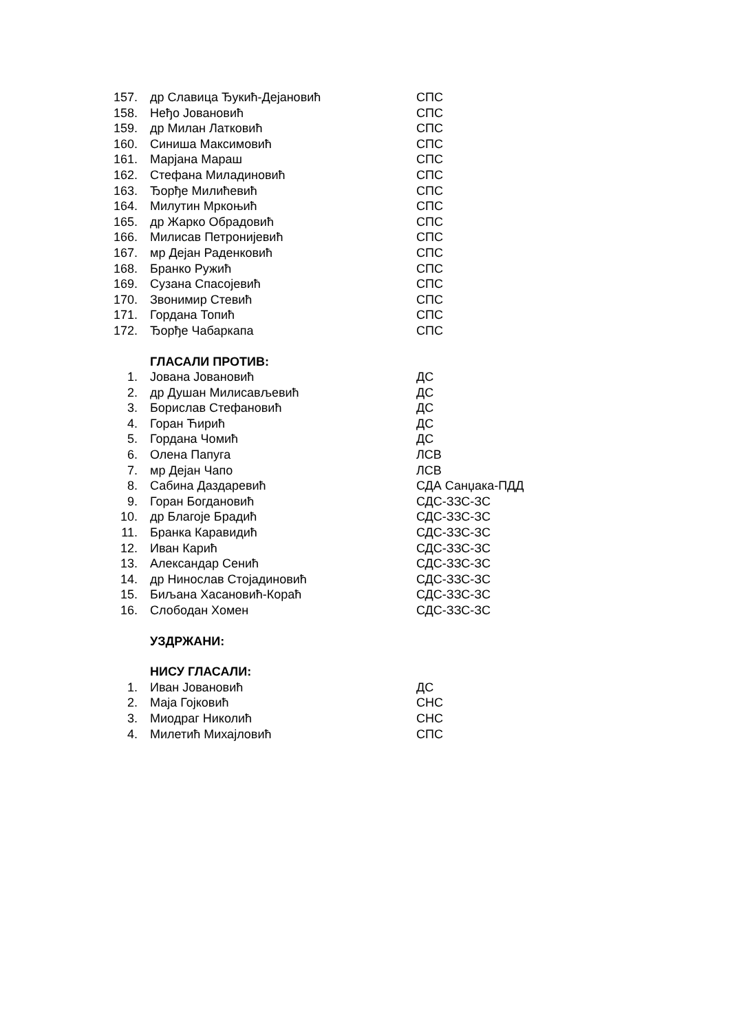| 157. | др Славица Ђукић-Дејановић | СПС |
| 158. | Неђо Јовановић | СПС |
| 159. | др Милан Латковић | СПС |
| 160. | Синиша Максимовић | СПС |
| 161. | Марјана Мараш | СПС |
| 162. | Стефана Миладиновић | СПС |
| 163. | Ђорђе Милићевић | СПС |
| 164. | Милутин Мркоњић | СПС |
| 165. | др Жарко Обрадовић | СПС |
| 166. | Милисав Петронијевић | СПС |
| 167. | мр Дејан Раденковић | СПС |
| 168. | Бранко Ружић | СПС |
| 169. | Сузана Спасојевић | СПС |
| 170. | Звонимир Стевић | СПС |
| 171. | Гордана Топић | СПС |
| 172. | Ђорђе Чабаркапа | СПС |
ГЛАСАЛИ ПРОТИВ:
| 1. | Јована Јовановић | ДС |
| 2. | др Душан Милисављевић | ДС |
| 3. | Борислав Стефановић | ДС |
| 4. | Горан Ћирић | ДС |
| 5. | Гордана Чомић | ДС |
| 6. | Олена Папуга | ЛСВ |
| 7. | мр Дејан Чапо | ЛСВ |
| 8. | Сабина Даздаревић | СДА Санџака-ПДД |
| 9. | Горан Богдановић | СДС-ЗЗС-ЗС |
| 10. | др Благоје Брадић | СДС-ЗЗС-ЗС |
| 11. | Бранка Каравидић | СДС-ЗЗС-ЗС |
| 12. | Иван Карић | СДС-ЗЗС-ЗС |
| 13. | Александар Сенић | СДС-ЗЗС-ЗС |
| 14. | др Нинослав Стојадиновић | СДС-ЗЗС-ЗС |
| 15. | Биљана Хасановић-Кораћ | СДС-ЗЗС-ЗС |
| 16. | Слободан Хомен | СДС-ЗЗС-ЗС |
УЗДРЖАНИ:
НИСУ ГЛАСАЛИ:
| 1. | Иван Јовановић | ДС |
| 2. | Маја Гојковић | СНС |
| 3. | Миодраг Николић | СНС |
| 4. | Милетић Михајловић | СПС |